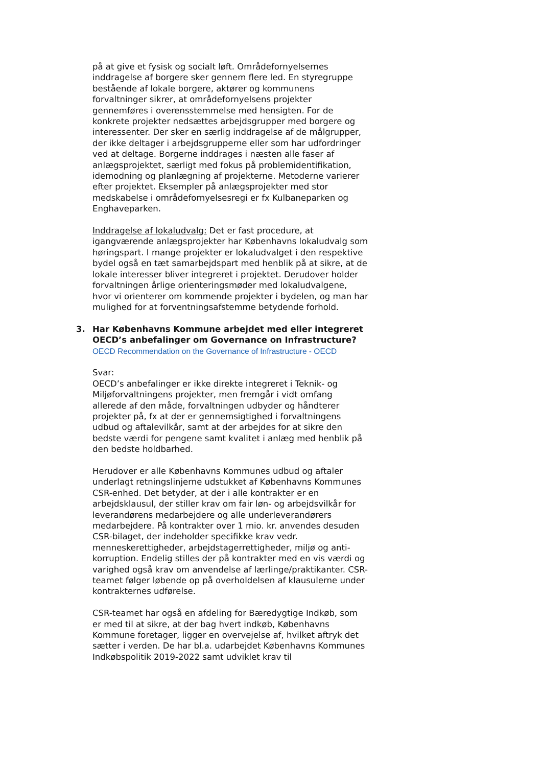på at give et fysisk og socialt løft. Områdefornyelsernes inddragelse af borgere sker gennem flere led. En styregruppe bestående af lokale borgere, aktører og kommunens forvaltninger sikrer, at områdefornyelsens projekter gennemføres i overensstemmelse med hensigten. For de konkrete projekter nedsættes arbejdsgrupper med borgere og interessenter. Der sker en særlig inddragelse af de målgrupper, der ikke deltager i arbejdsgrupperne eller som har udfordringer ved at deltage. Borgerne inddrages i næsten alle faser af anlægsprojektet, særligt med fokus på problemidentifikation, idemodning og planlægning af projekterne. Metoderne varierer efter projektet. Eksempler på anlægsprojekter med stor medskabelse i områdefornyelsesregi er fx Kulbaneparken og Enghaveparken.
Inddragelse af lokaludvalg: Det er fast procedure, at igangværende anlægsprojekter har Københavns lokaludvalg som høringspart. I mange projekter er lokaludvalget i den respektive bydel også en tæt samarbejdspart med henblik på at sikre, at de lokale interesser bliver integreret i projektet. Derudover holder forvaltningen årlige orienteringsmøder med lokaludvalgene, hvor vi orienterer om kommende projekter i bydelen, og man har mulighed for at forventningsafstemme betydende forhold.
3. Har Københavns Kommune arbejdet med eller integreret OECD’s anbefalinger om Governance on Infrastructure?
OECD Recommendation on the Governance of Infrastructure - OECD
Svar:
OECD’s anbefalinger er ikke direkte integreret i Teknik- og Miljøforvaltningens projekter, men fremgår i vidt omfang allerede af den måde, forvaltningen udbyder og håndterer projekter på, fx at der er gennemsigtighed i forvaltningens udbud og aftalevilkår, samt at der arbejdes for at sikre den bedste værdi for pengene samt kvalitet i anlæg med henblik på den bedste holdbarhed.
Herudover er alle Københavns Kommunes udbud og aftaler underlagt retningslinjerne udstukket af Københavns Kommunes CSR-enhed. Det betyder, at der i alle kontrakter er en arbejdsklausul, der stiller krav om fair løn- og arbejdsvilkår for leverandørens medarbejdere og alle underleverandørers medarbejdere. På kontrakter over 1 mio. kr. anvendes desuden CSR-bilaget, der indeholder specifikke krav vedr. menneskerettigheder, arbejdstagerrettigheder, miljø og anti-korruption. Endelig stilles der på kontrakter med en vis værdi og varighed også krav om anvendelse af lærlinge/praktikanter. CSR-teamet følger løbende op på overholdelsen af klausulerne under kontrakternes udførelse.
CSR-teamet har også en afdeling for Bæredygtige Indkøb, som er med til at sikre, at der bag hvert indkøb, Københavns Kommune foretager, ligger en overvejelse af, hvilket aftryk det sætter i verden. De har bl.a. udarbejdet Københavns Kommunes Indkøbspolitik 2019-2022 samt udviklet krav til